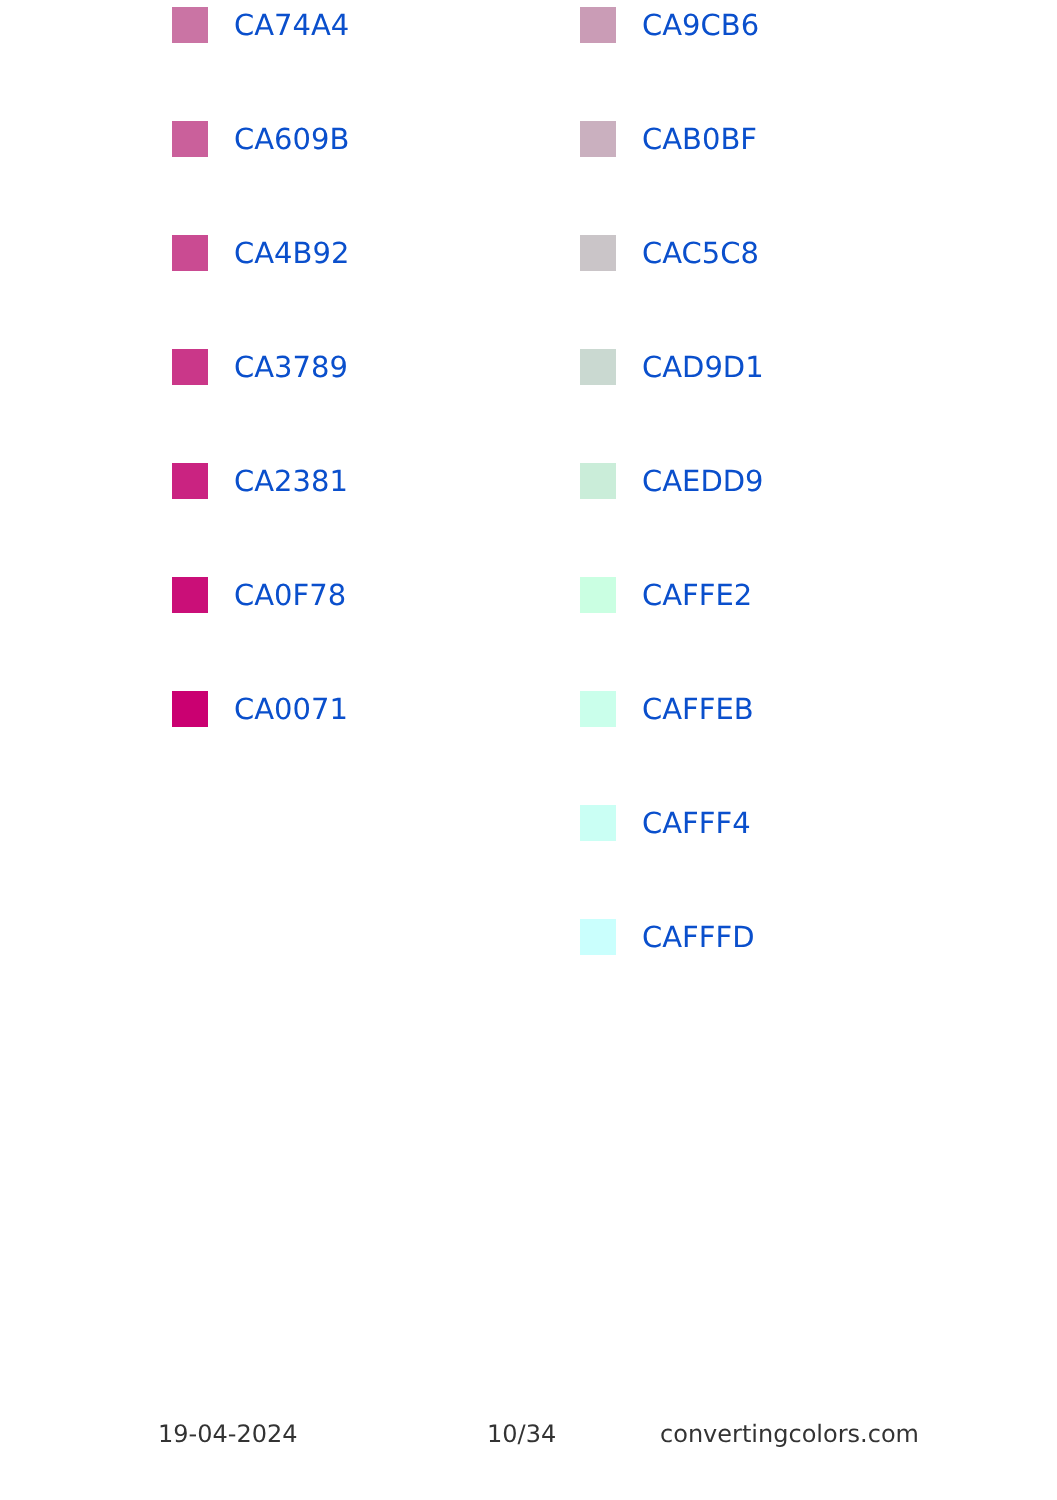CA74A4
CA609B
CA4B92
CA3789
CA2381
CA0F78
CA0071
CA9CB6
CAB0BF
CAC5C8
CAD9D1
CAEDD9
CAFFE2
CAFFEB
CAFFF4
CAFFFD
19-04-2024 10/34 convertingcolors.com